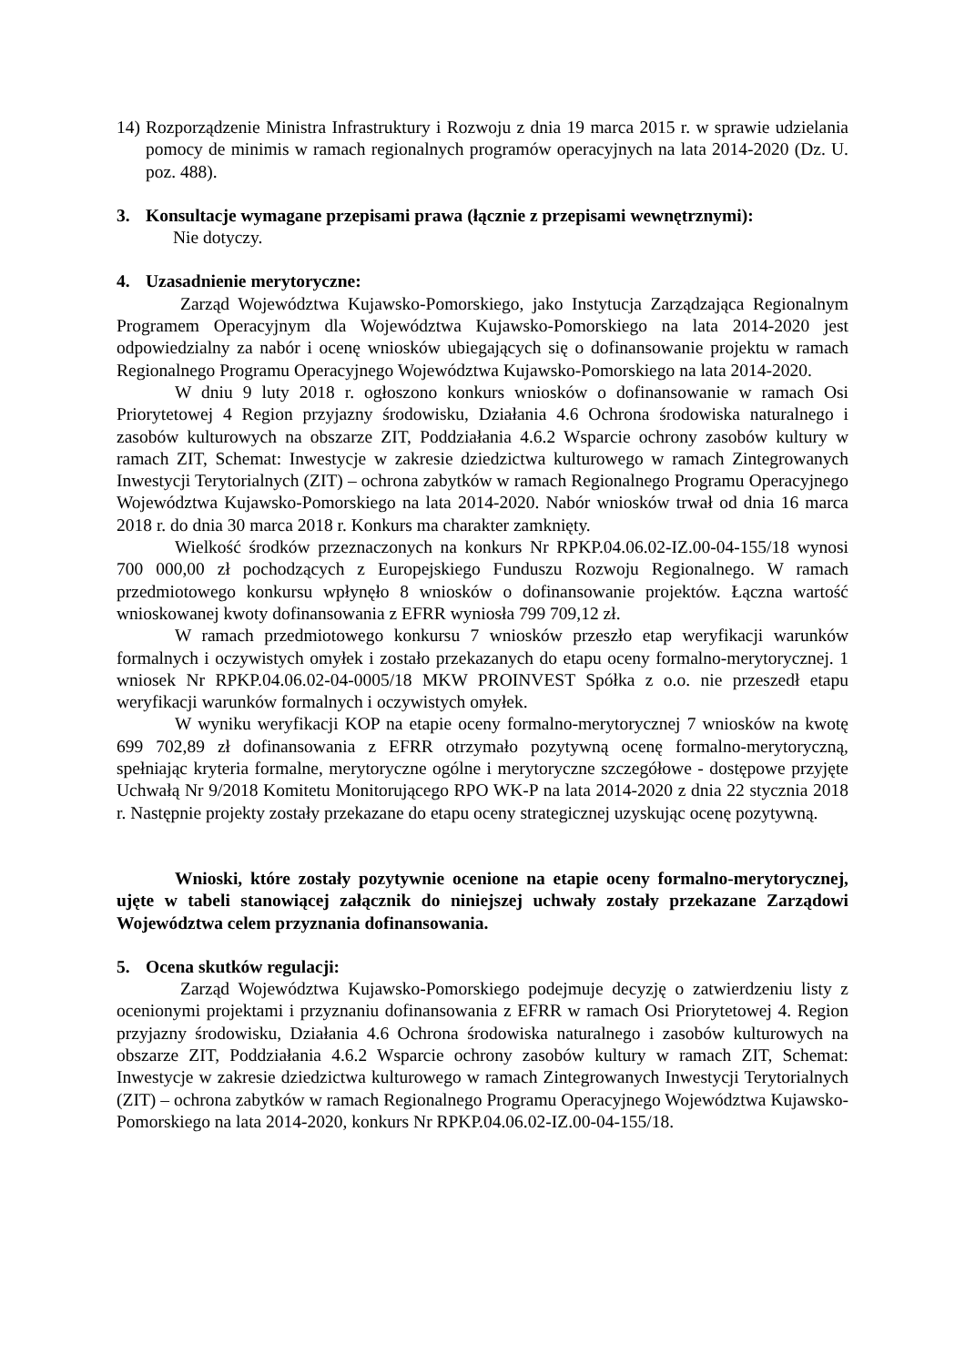14)
Rozporządzenie Ministra Infrastruktury i Rozwoju z dnia 19 marca 2015 r. w sprawie udzielania pomocy de minimis w ramach regionalnych programów operacyjnych na lata 2014-2020 (Dz. U. poz. 488).
3. Konsultacje wymagane przepisami prawa (łącznie z przepisami wewnętrznymi):
Nie dotyczy.
4. Uzasadnienie merytoryczne:
Zarząd Województwa Kujawsko-Pomorskiego, jako Instytucja Zarządzająca Regionalnym Programem Operacyjnym dla Województwa Kujawsko-Pomorskiego na lata 2014-2020 jest odpowiedzialny za nabór i ocenę wniosków ubiegających się o dofinansowanie projektu w ramach Regionalnego Programu Operacyjnego Województwa Kujawsko-Pomorskiego na lata 2014-2020.
W dniu 9 luty 2018 r. ogłoszono konkurs wniosków o dofinansowanie w ramach Osi Priorytetowej 4 Region przyjazny środowisku, Działania 4.6 Ochrona środowiska naturalnego i zasobów kulturowych na obszarze ZIT, Poddziałania 4.6.2 Wsparcie ochrony zasobów kultury w ramach ZIT, Schemat: Inwestycje w zakresie dziedzictwa kulturowego w ramach Zintegrowanych Inwestycji Terytorialnych (ZIT) – ochrona zabytków w ramach Regionalnego Programu Operacyjnego Województwa Kujawsko-Pomorskiego na lata 2014-2020. Nabór wniosków trwał od dnia 16 marca 2018 r. do dnia 30 marca 2018 r. Konkurs ma charakter zamknięty.
Wielkość środków przeznaczonych na konkurs Nr RPKP.04.06.02-IZ.00-04-155/18 wynosi 700 000,00 zł pochodzących z Europejskiego Funduszu Rozwoju Regionalnego. W ramach przedmiotowego konkursu wpłynęło 8 wniosków o dofinansowanie projektów. Łączna wartość wnioskowanej kwoty dofinansowania z EFRR wyniosła 799 709,12 zł.
W ramach przedmiotowego konkursu 7 wniosków przeszło etap weryfikacji warunków formalnych i oczywistych omyłek i zostało przekazanych do etapu oceny formalno-merytorycznej. 1 wniosek Nr RPKP.04.06.02-04-0005/18 MKW PROINVEST Spółka z o.o. nie przeszedł etapu weryfikacji warunków formalnych i oczywistych omyłek.
W wyniku weryfikacji KOP na etapie oceny formalno-merytorycznej 7 wniosków na kwotę 699 702,89 zł dofinansowania z EFRR otrzymało pozytywną ocenę formalno-merytoryczną, spełniając kryteria formalne, merytoryczne ogólne i merytoryczne szczegółowe - dostępowe przyjęte Uchwałą Nr 9/2018 Komitetu Monitorującego RPO WK-P na lata 2014-2020 z dnia 22 stycznia 2018 r. Następnie projekty zostały przekazane do etapu oceny strategicznej uzyskując ocenę pozytywną.
Wnioski, które zostały pozytywnie ocenione na etapie oceny formalno-merytorycznej, ujęte w tabeli stanowiącej załącznik do niniejszej uchwały zostały przekazane Zarządowi Województwa celem przyznania dofinansowania.
5. Ocena skutków regulacji:
Zarząd Województwa Kujawsko-Pomorskiego podejmuje decyzję o zatwierdzeniu listy z ocenionymi projektami i przyznaniu dofinansowania z EFRR w ramach Osi Priorytetowej 4. Region przyjazny środowisku, Działania 4.6 Ochrona środowiska naturalnego i zasobów kulturowych na obszarze ZIT, Poddziałania 4.6.2 Wsparcie ochrony zasobów kultury w ramach ZIT, Schemat: Inwestycje w zakresie dziedzictwa kulturowego w ramach Zintegrowanych Inwestycji Terytorialnych (ZIT) – ochrona zabytków w ramach Regionalnego Programu Operacyjnego Województwa Kujawsko-Pomorskiego na lata 2014-2020, konkurs Nr RPKP.04.06.02-IZ.00-04-155/18.